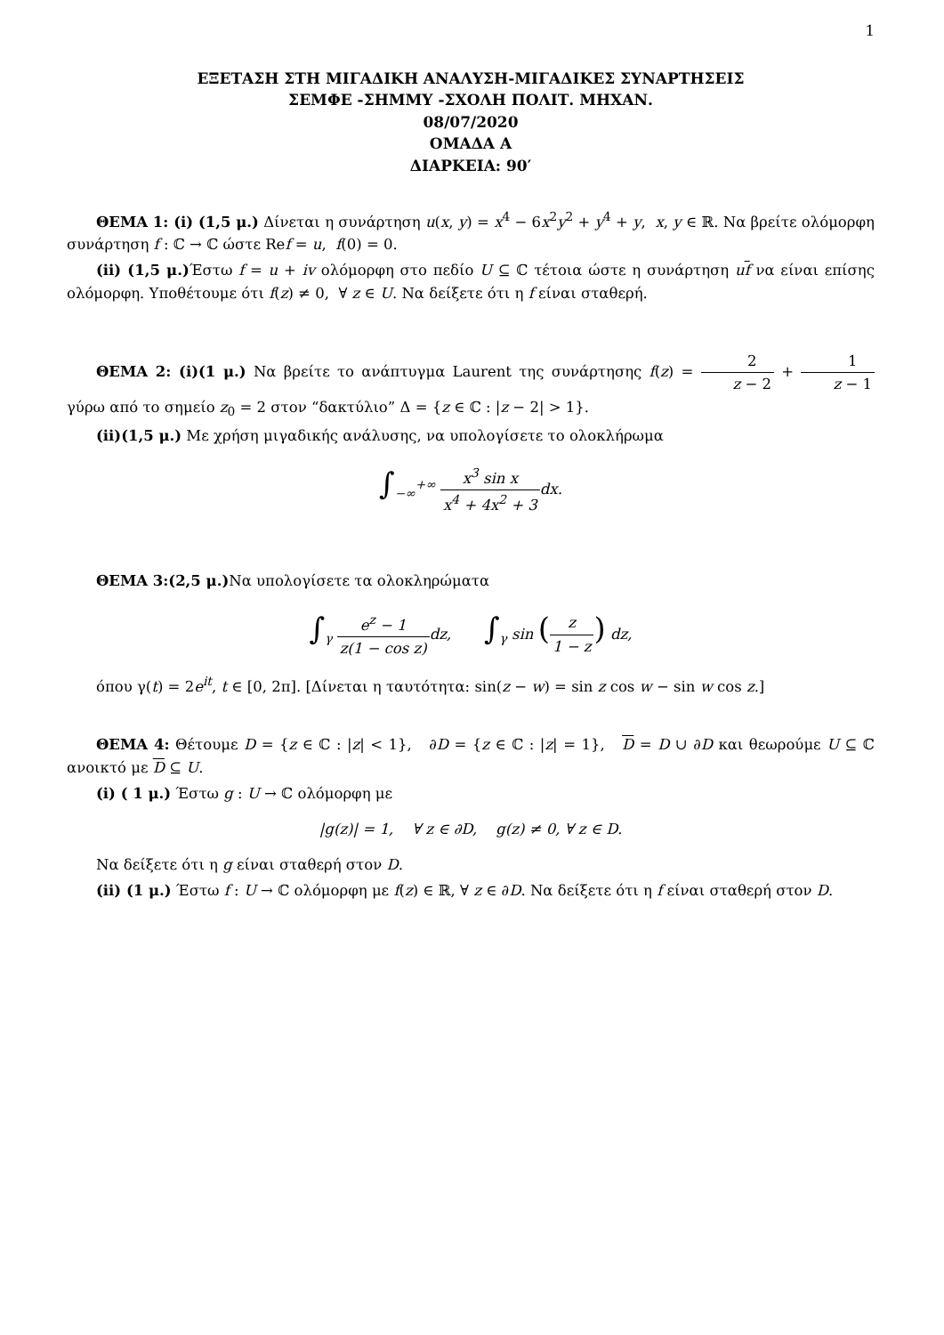1
ΕΞΕΤΑΣΗ ΣΤΗ ΜΙΓΑΔΙΚΗ ΑΝΑΛΥΣΗ-ΜΙΓΑΔΙΚΕΣ ΣΥΝΑΡΤΗΣΕΙΣ
ΣΕΜΦΕ -ΣΗΜΜΥ -ΣΧΟΛΗ ΠΟΛΙΤ. ΜΗΧΑΝ.
08/07/2020
ΟΜΑΔΑ Α
ΔΙΑΡΚΕΙΑ: 90′
ΘΕΜΑ 1: (i) (1,5 μ.) Δίνεται η συνάρτηση u(x, y) = x<sup>4</sup> − 6x<sup>2</sup>y<sup>2</sup> + y<sup>4</sup> + y, x, y ∈ ℝ. Να βρείτε ολόμορφη συνάρτηση f : ℂ → ℂ ώστε Ref = u, f(0) = 0.
(ii) (1,5 μ.) Έστω f = u + iv ολόμορφη στο πεδίο U ⊆ ℂ τέτοια ώστε η συνάρτηση uf να είναι επίσης ολόμορφη. Υποθέτουμε ότι f(z) ≠ 0, ∀ z ∈ U. Να δείξετε ότι η f είναι σταθερή.
ΘΕΜΑ 2: (i)(1 μ.) Να βρείτε το ανάπτυγμα Laurent της συνάρτησης f(z) = 2 z − 2 + 1 z − 1 γύρω από το σημείο z<sub>0</sub> = 2 στον “δακτύλιο” Δ = {z ∈ ℂ : |z − 2| > 1}.
(ii)(1,5 μ.) Με χρήση μιγαδικής ανάλυσης, να υπολογίσετε το ολοκλήρωμα
∫<sub>−∞</sub><sup>+∞</sup> x<sup>3</sup> sin x x<sup>4</sup> + 4x<sup>2</sup> + 3 dx.
ΘΕΜΑ 3:(2,5 μ.) Να υπολογίσετε τα ολοκληρώματα
∫<sub>γ</sub> e<sup>z</sup> − 1 z(1 − cos z) dz, ∫<sub>γ</sub> sin (z 1 − z) dz,
όπου γ(t) = 2e<sup>it</sup>, t ∈ [0, 2π]. [Δίνεται η ταυτότητα: sin(z − w) = sin z cos w − sin w cos z.]
ΘΕΜΑ 4: Θέτουμε D = {z ∈ ℂ : |z| < 1}, ∂D = {z ∈ ℂ : |z| = 1}, D = D ∪ ∂D και θεωρούμε U ⊆ ℂ ανοικτό με D ⊆ U.
(i) ( 1 μ.) Έστω g : U → ℂ ολόμορφη με
|g(z)| = 1, ∀ z ∈ ∂D, g(z) ≠ 0, ∀ z ∈ D.
Να δείξετε ότι η g είναι σταθερή στον D.
(ii) (1 μ.) Έστω f : U → ℂ ολόμορφη με f(z) ∈ ℝ, ∀ z ∈ ∂D. Να δείξετε ότι η f είναι σταθερή στον D.